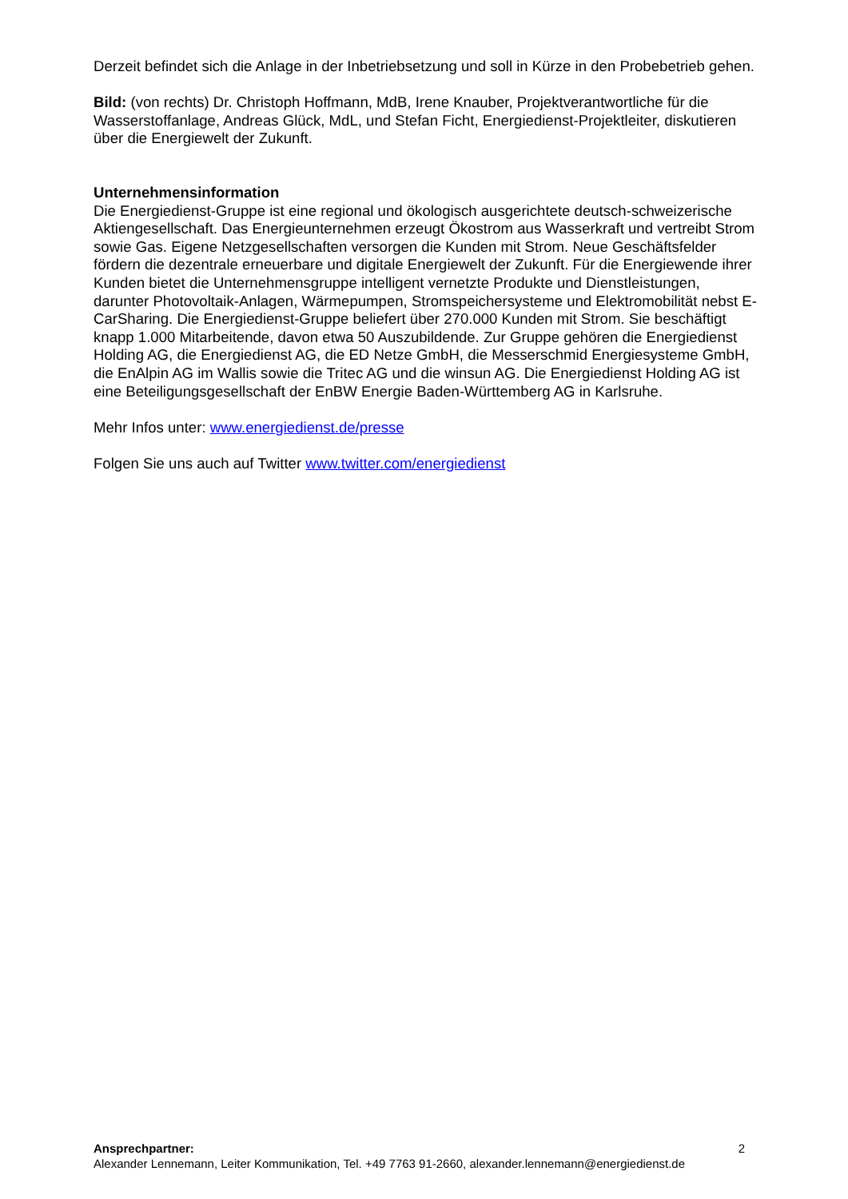Derzeit befindet sich die Anlage in der Inbetriebsetzung und soll in Kürze in den Probebetrieb gehen.
Bild: (von rechts) Dr. Christoph Hoffmann, MdB, Irene Knauber, Projektverantwortliche für die Wasserstoffanlage, Andreas Glück, MdL, und Stefan Ficht, Energiedienst-Projektleiter, diskutieren über die Energiewelt der Zukunft.
Unternehmensinformation
Die Energiedienst-Gruppe ist eine regional und ökologisch ausgerichtete deutsch-schweizerische Aktiengesellschaft. Das Energieunternehmen erzeugt Ökostrom aus Wasserkraft und vertreibt Strom sowie Gas. Eigene Netzgesellschaften versorgen die Kunden mit Strom. Neue Geschäftsfelder fördern die dezentrale erneuerbare und digitale Energiewelt der Zukunft. Für die Energiewende ihrer Kunden bietet die Unternehmensgruppe intelligent vernetzte Produkte und Dienstleistungen, darunter Photovoltaik-Anlagen, Wärmepumpen, Stromspeichersysteme und Elektromobilität nebst E-CarSharing. Die Energiedienst-Gruppe beliefert über 270.000 Kunden mit Strom. Sie beschäftigt knapp 1.000 Mitarbeitende, davon etwa 50 Auszubildende. Zur Gruppe gehören die Energiedienst Holding AG, die Energiedienst AG, die ED Netze GmbH, die Messerschmid Energiesysteme GmbH, die EnAlpin AG im Wallis sowie die Tritec AG und die winsun AG. Die Energiedienst Holding AG ist eine Beteiligungsgesellschaft der EnBW Energie Baden-Württemberg AG in Karlsruhe.
Mehr Infos unter: www.energiedienst.de/presse
Folgen Sie uns auch auf Twitter www.twitter.com/energiedienst
2 Ansprechpartner:
Alexander Lennemann, Leiter Kommunikation, Tel. +49 7763 91-2660, alexander.lennemann@energiedienst.de